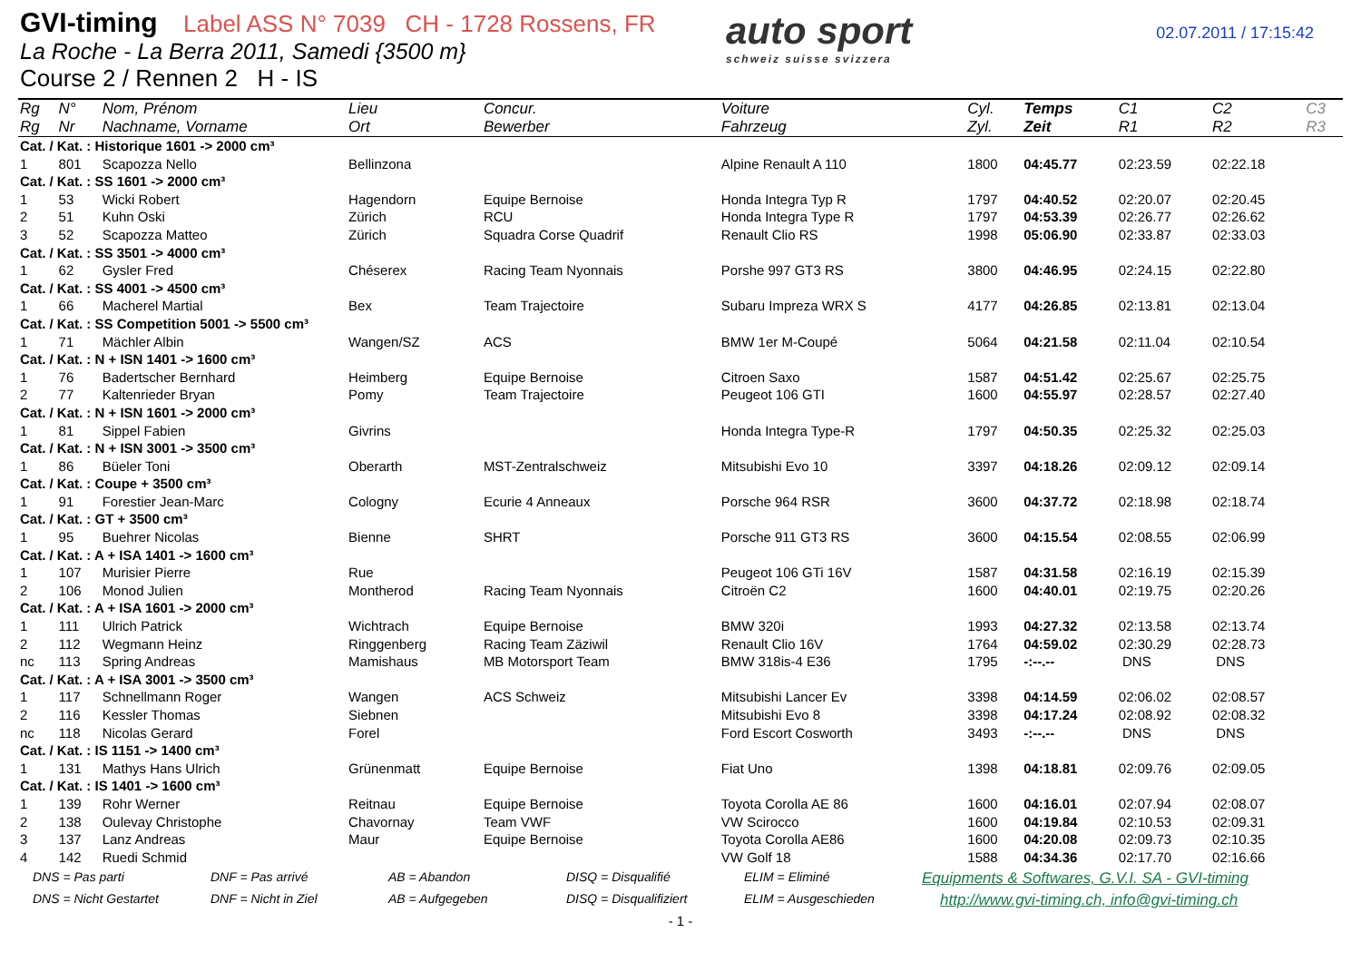GVI-timing Label ASS N° 7039 CH - 1728 Rossens, FR
La Roche - La Berra 2011, Samedi {3500 m}
Course 2 / Rennen 2 H - IS
auto sport
schweiz suisse svizzera
02.07.2011 / 17:15:42
| Rg | N° | Nom, Prénom | Lieu | Concur. | Voiture | Cyl. | Temps | C1 | C2 | C3 |
| --- | --- | --- | --- | --- | --- | --- | --- | --- | --- | --- |
| Rg | Nr | Nachname, Vorname | Ort | Bewerber | Fahrzeug | Zyl. | Zeit | R1 | R2 | R3 |
| Cat. / Kat. : Historique 1601 -> 2000 cm³ | | | | | | | | | | |
| 1 | 801 | Scapozza Nello | Bellinzona | | Alpine Renault A 110 | 1800 | 04:45.77 | 02:23.59 | 02:22.18 | |
| Cat. / Kat. : SS 1601 -> 2000 cm³ | | | | | | | | | | |
| 1 | 53 | Wicki Robert | Hagendorn | Equipe Bernoise | Honda Integra Typ R | 1797 | 04:40.52 | 02:20.07 | 02:20.45 | |
| 2 | 51 | Kuhn Oski | Zürich | RCU | Honda Integra Type R | 1797 | 04:53.39 | 02:26.77 | 02:26.62 | |
| 3 | 52 | Scapozza Matteo | Zürich | Squadra Corse Quadrif | Renault Clio RS | 1998 | 05:06.90 | 02:33.87 | 02:33.03 | |
| Cat. / Kat. : SS 3501 -> 4000 cm³ | | | | | | | | | | |
| 1 | 62 | Gysler Fred | Chéserex | Racing Team Nyonnais | Porshe 997 GT3 RS | 3800 | 04:46.95 | 02:24.15 | 02:22.80 | |
| Cat. / Kat. : SS 4001 -> 4500 cm³ | | | | | | | | | | |
| 1 | 66 | Macherel Martial | Bex | Team Trajectoire | Subaru Impreza WRX S | 4177 | 04:26.85 | 02:13.81 | 02:13.04 | |
| Cat. / Kat. : SS Competition 5001 -> 5500 cm³ | | | | | | | | | | |
| 1 | 71 | Mächler Albin | Wangen/SZ | ACS | BMW 1er M-Coupé | 5064 | 04:21.58 | 02:11.04 | 02:10.54 | |
| Cat. / Kat. : N + ISN 1401 -> 1600 cm³ | | | | | | | | | | |
| 1 | 76 | Badertscher Bernhard | Heimberg | Equipe Bernoise | Citroen Saxo | 1587 | 04:51.42 | 02:25.67 | 02:25.75 | |
| 2 | 77 | Kaltenrieder Bryan | Pomy | Team Trajectoire | Peugeot 106 GTI | 1600 | 04:55.97 | 02:28.57 | 02:27.40 | |
| Cat. / Kat. : N + ISN 1601 -> 2000 cm³ | | | | | | | | | | |
| 1 | 81 | Sippel Fabien | Givrins | | Honda Integra Type-R | 1797 | 04:50.35 | 02:25.32 | 02:25.03 | |
| Cat. / Kat. : N + ISN 3001 -> 3500 cm³ | | | | | | | | | | |
| 1 | 86 | Büeler Toni | Oberarth | MST-Zentralschweiz | Mitsubishi Evo 10 | 3397 | 04:18.26 | 02:09.12 | 02:09.14 | |
| Cat. / Kat. : Coupe + 3500 cm³ | | | | | | | | | | |
| 1 | 91 | Forestier Jean-Marc | Cologny | Ecurie 4 Anneaux | Porsche 964 RSR | 3600 | 04:37.72 | 02:18.98 | 02:18.74 | |
| Cat. / Kat. : GT + 3500 cm³ | | | | | | | | | | |
| 1 | 95 | Buehrer Nicolas | Bienne | SHRT | Porsche 911 GT3 RS | 3600 | 04:15.54 | 02:08.55 | 02:06.99 | |
| Cat. / Kat. : A + ISA 1401 -> 1600 cm³ | | | | | | | | | | |
| 1 | 107 | Murisier Pierre | Rue | | Peugeot 106 GTi 16V | 1587 | 04:31.58 | 02:16.19 | 02:15.39 | |
| 2 | 106 | Monod Julien | Montherod | Racing Team Nyonnais | Citroën C2 | 1600 | 04:40.01 | 02:19.75 | 02:20.26 | |
| Cat. / Kat. : A + ISA 1601 -> 2000 cm³ | | | | | | | | | | |
| 1 | 111 | Ulrich Patrick | Wichtrach | Equipe Bernoise | BMW 320i | 1993 | 04:27.32 | 02:13.58 | 02:13.74 | |
| 2 | 112 | Wegmann Heinz | Ringgenberg | Racing Team Zäziwil | Renault Clio 16V | 1764 | 04:59.02 | 02:30.29 | 02:28.73 | |
| nc | 113 | Spring Andreas | Mamishaus | MB Motorsport Team | BMW 318is-4 E36 | 1795 | -:--.-- | DNS | DNS | |
| Cat. / Kat. : A + ISA 3001 -> 3500 cm³ | | | | | | | | | | |
| 1 | 117 | Schnellmann Roger | Wangen | ACS Schweiz | Mitsubishi Lancer Ev | 3398 | 04:14.59 | 02:06.02 | 02:08.57 | |
| 2 | 116 | Kessler Thomas | Siebnen | | Mitsubishi Evo 8 | 3398 | 04:17.24 | 02:08.92 | 02:08.32 | |
| nc | 118 | Nicolas Gerard | Forel | | Ford Escort Cosworth | 3493 | -:--.-- | DNS | DNS | |
| Cat. / Kat. : IS 1151 -> 1400 cm³ | | | | | | | | | | |
| 1 | 131 | Mathys Hans Ulrich | Grünenmatt | Equipe Bernoise | Fiat Uno | 1398 | 04:18.81 | 02:09.76 | 02:09.05 | |
| Cat. / Kat. : IS 1401 -> 1600 cm³ | | | | | | | | | | |
| 1 | 139 | Rohr Werner | Reitnau | Equipe Bernoise | Toyota Corolla AE 86 | 1600 | 04:16.01 | 02:07.94 | 02:08.07 | |
| 2 | 138 | Oulevay Christophe | Chavornay | Team VWF | VW Scirocco | 1600 | 04:19.84 | 02:10.53 | 02:09.31 | |
| 3 | 137 | Lanz Andreas | Maur | Equipe Bernoise | Toyota Corolla AE86 | 1600 | 04:20.08 | 02:09.73 | 02:10.35 | |
| 4 | 142 | Ruedi Schmid | | | VW Golf 18 | 1588 | 04:34.36 | 02:17.70 | 02:16.66 | |
DNS = Pas parti DNF = Pas arrivé AB = Abandon DISQ = Disqualifié ELIM = Eliminé
Equipments & Softwares, G.V.I. SA - GVI-timing
DNS = Nicht Gestartet DNF = Nicht in Ziel AB = Aufgegeben DISQ = Disqualifiziert ELIM = Ausgeschieden
http://www.gvi-timing.ch, info@gvi-timing.ch
- 1 -